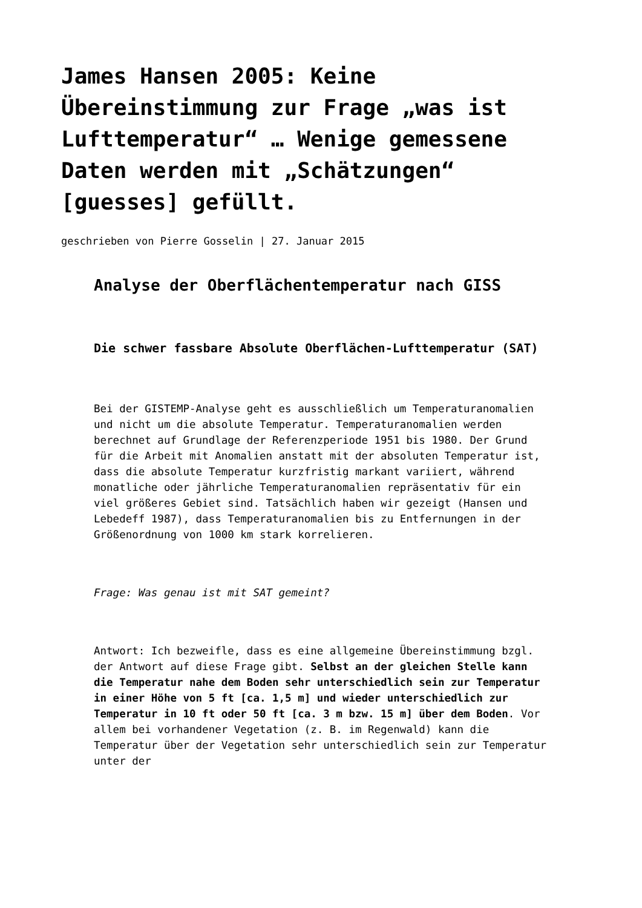James Hansen 2005: Keine Übereinstimmung zur Frage „was ist Lufttemperatur“ … Wenige gemessene Daten werden mit „Schätzungen“ [guesses] gefüllt.
geschrieben von Pierre Gosselin | 27. Januar 2015
Analyse der Oberflächentemperatur nach GISS
Die schwer fassbare Absolute Oberflächen-Lufttemperatur (SAT)
Bei der GISTEMP-Analyse geht es ausschließlich um Temperaturanomalien und nicht um die absolute Temperatur. Temperaturanomalien werden berechnet auf Grundlage der Referenzperiode 1951 bis 1980. Der Grund für die Arbeit mit Anomalien anstatt mit der absoluten Temperatur ist, dass die absolute Temperatur kurzfristig markant variiert, während monatliche oder jährliche Temperaturanomalien repräsentativ für ein viel größeres Gebiet sind. Tatsächlich haben wir gezeigt (Hansen und Lebedeff 1987), dass Temperaturanomalien bis zu Entfernungen in der Größenordnung von 1000 km stark korrelieren.
Frage: Was genau ist mit SAT gemeint?
Antwort: Ich bezweifle, dass es eine allgemeine Übereinstimmung bzgl. der Antwort auf diese Frage gibt. Selbst an der gleichen Stelle kann die Temperatur nahe dem Boden sehr unterschiedlich sein zur Temperatur in einer Höhe von 5 ft [ca. 1,5 m] und wieder unterschiedlich zur Temperatur in 10 ft oder 50 ft [ca. 3 m bzw. 15 m] über dem Boden. Vor allem bei vorhandener Vegetation (z. B. im Regenwald) kann die Temperatur über der Vegetation sehr unterschiedlich sein zur Temperatur unter der